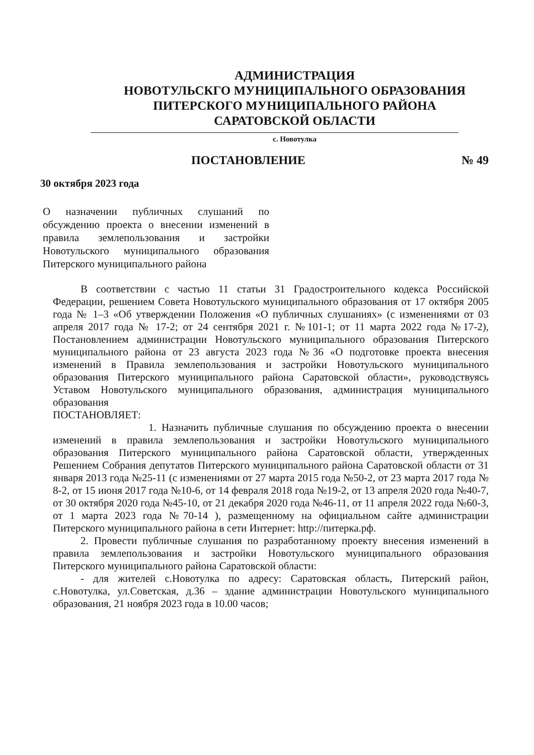АДМИНИСТРАЦИЯ
НОВОТУЛЬСКГО МУНИЦИПАЛЬНОГО ОБРАЗОВАНИЯ
ПИТЕРСКОГО МУНИЦИПАЛЬНОГО РАЙОНА
САРАТОВСКОЙ ОБЛАСТИ
с. Новотулка
ПОСТАНОВЛЕНИЕ № 49
30 октября 2023 года
О назначении публичных слушаний по обсуждению проекта о внесении изменений в правила землепользования и застройки Новотульского муниципального образования Питерского муниципального района
В соответствии с частью 11 статьи 31 Градостроительного кодекса Российской Федерации, решением Совета Новотульского муниципального образования от 17 октября 2005 года № 1–3 «Об утверждении Положения «О публичных слушаниях» (с изменениями от 03 апреля 2017 года № 17-2; от 24 сентября 2021 г. №101-1; от 11 марта 2022 года №17-2), Постановлением администрации Новотульского муниципального образования Питерского муниципального района от 23 августа 2023 года №36 «О подготовке проекта внесения изменений в Правила землепользования и застройки Новотульского муниципального образования Питерского муниципального района Саратовской области», руководствуясь Уставом Новотульского муниципального образования, администрация муниципального образования
ПОСТАНОВЛЯЕТ:
1. Назначить публичные слушания по обсуждению проекта о внесении изменений в правила землепользования и застройки Новотульского муниципального образования Питерского муниципального района Саратовской области, утвержденных Решением Собрания депутатов Питерского муниципального района Саратовской области от 31 января 2013 года №25-11 (с изменениями от 27 марта 2015 года №50-2, от 23 марта 2017 года № 8-2, от 15 июня 2017 года №10-6, от 14 февраля 2018 года №19-2, от 13 апреля 2020 года №40-7, от 30 октября 2020 года №45-10, от 21 декабря 2020 года №46-11, от 11 апреля 2022 года №60-3, от 1 марта 2023 года №70-14 ), размещенному на официальном сайте администрации Питерского муниципального района в сети Интернет: http://питерка.рф.
2. Провести публичные слушания по разработанному проекту внесения изменений в правила землепользования и застройки Новотульского муниципального образования Питерского муниципального района Саратовской области:
- для жителей с.Новотулка по адресу: Саратовская область, Питерский район, с.Новотулка, ул.Советская, д.36 – здание администрации Новотульского муниципального образования, 21 ноября 2023 года в 10.00 часов;